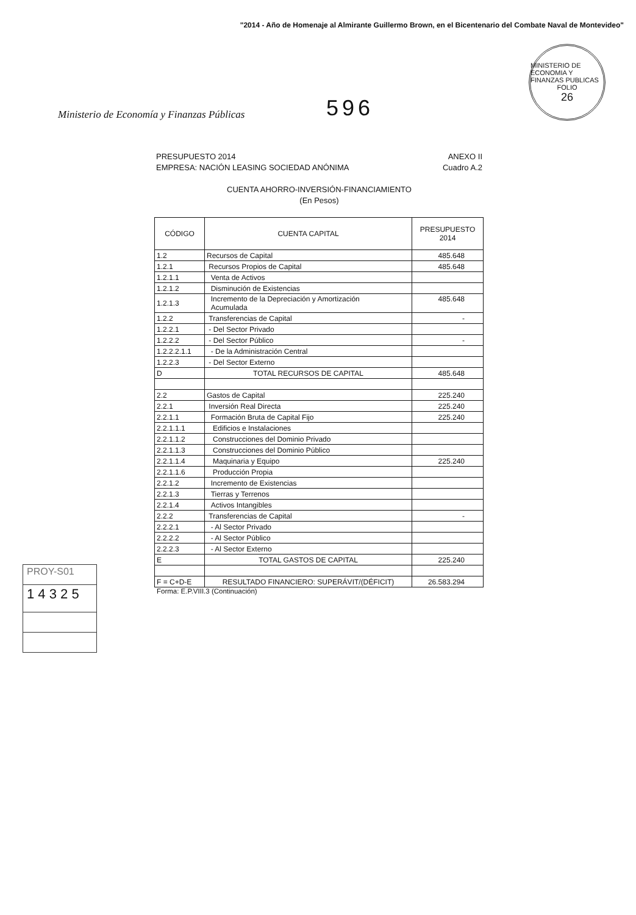"2014 - Año de Homenaje al Almirante Guillermo Brown, en el Bicentenario del Combate Naval de Montevideo"
Ministerio de Economía y Finanzas Públicas
596
MINISTERIO DE ECONOMIA Y FINANZAS PUBLICAS
FOLIO
26
PRESUPUESTO 2014
EMPRESA: NACIÓN LEASING SOCIEDAD ANÓNIMA
ANEXO II
Cuadro A.2
CUENTA AHORRO-INVERSIÓN-FINANCIAMIENTO
(En Pesos)
| CÓDIGO | CUENTA CAPITAL | PRESUPUESTO 2014 |
| --- | --- | --- |
| 1.2 | Recursos de Capital | 485.648 |
| 1.2.1 | Recursos Propios de Capital | 485.648 |
| 1.2.1.1 | Venta de Activos | |
| 1.2.1.2 | Disminución de Existencias | |
| 1.2.1.3 | Incremento de la Depreciación y Amortización Acumulada | 485.648 |
| 1.2.2 | Transferencias de Capital | - |
| 1.2.2.1 | - Del Sector Privado | |
| 1.2.2.2 | - Del Sector Público | - |
| 1.2.2.2.1.1 | - De la Administración Central | |
| 1.2.2.3 | - Del Sector Externo | |
| D | TOTAL RECURSOS DE CAPITAL | 485.648 |
| 2.2 | Gastos de Capital | 225.240 |
| 2.2.1 | Inversión Real Directa | 225.240 |
| 2.2.1.1 | Formación Bruta de Capital Fijo | 225.240 |
| 2.2.1.1.1 | Edificios e Instalaciones | |
| 2.2.1.1.2 | Construcciones del Dominio Privado | |
| 2.2.1.1.3 | Construcciones del Dominio Público | |
| 2.2.1.1.4 | Maquinaria y Equipo | 225.240 |
| 2.2.1.1.6 | Producción Propia | |
| 2.2.1.2 | Incremento de Existencias | |
| 2.2.1.3 | Tierras y Terrenos | |
| 2.2.1.4 | Activos Intangibles | |
| 2.2.2 | Transferencias de Capital | - |
| 2.2.2.1 | - Al Sector Privado | |
| 2.2.2.2 | - Al Sector Público | |
| 2.2.2.3 | - Al Sector Externo | |
| E | TOTAL GASTOS DE CAPITAL | 225.240 |
| F = C+D-E | RESULTADO FINANCIERO: SUPERÁVIT/(DÉFICIT) | 26.583.294 |
Forma: E.P.VIII.3 (Continuación)
PROY-S01
1 4 3 2 5